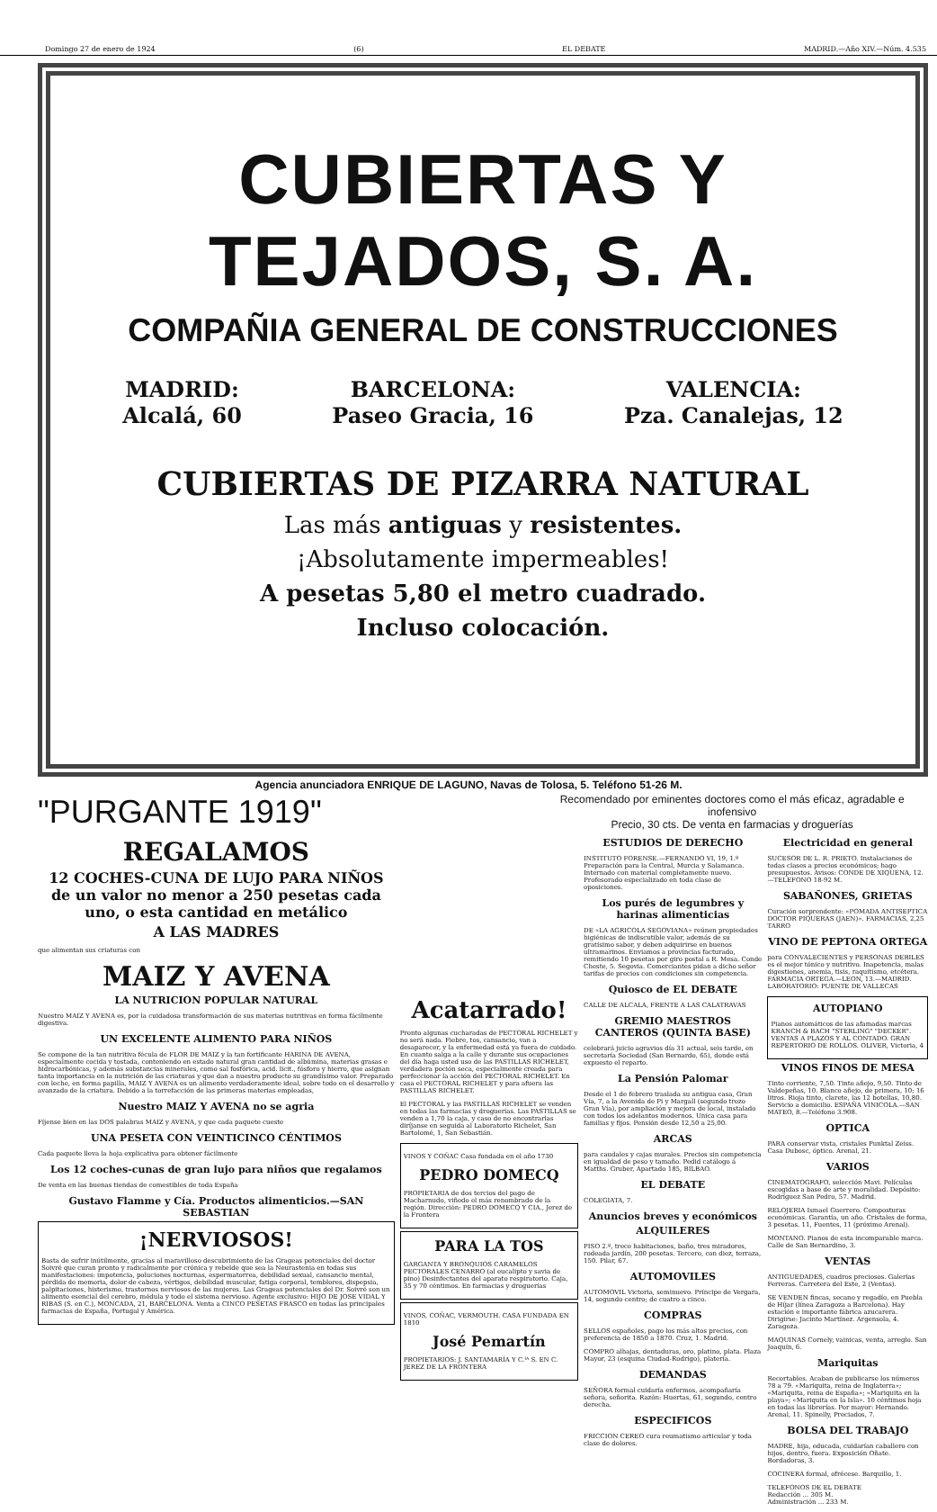Domingo 27 de enero de 1924 (6) EL DEBATE MADRID.—Año XIV.—Núm. 4.535
CUBIERTAS Y TEJADOS, S. A.
COMPAÑIA GENERAL DE CONSTRUCCIONES
MADRID:
Alcalá, 60
BARCELONA:
Paseo Gracia, 16
VALENCIA:
Pza. Canalejas, 12
CUBIERTAS DE PIZARRA NATURAL
Las más antiguas y resistentes.
¡Absolutamente impermeables!
A pesetas 5,80 el metro cuadrado.
Incluso colocación.
Agencia anunciadora ENRIQUE DE LAGUNO, Navas de Tolosa, 5. Teléfono 51-26 M.
"PURGANTE 1919"
Recomendado por eminentes doctores como el más eficaz, agradable e inofensivo
Precio, 30 cts. De venta en farmacias y droguerías
REGALAMOS
12 COCHES-CUNA DE LUJO PARA NIÑOS de un valor no menor a 250 pesetas cada uno, o esta cantidad en metálico
A LAS MADRES
que alimentan sus criaturas con
MAIZ Y AVENA
LA NUTRICION POPULAR NATURAL
Nuestro MAIZ Y AVENA es, por la cuidadosa transformación de sus materias nutritivas en forma fácilmente digestiva.
UN EXCELENTE ALIMENTO PARA NIÑOS
Se compone de la tan nutritiva fécula de FLOR DE MAIZ y la tan fortificante HARINA DE AVENA, especialmente cocida y tostada, conteniendo en estado natural gran cantidad de albúmina, materias grasas e hidrocarbónicas, y además substancias minerales, como sal fosfórica, acid. licit., fósforo y hierro, que asignan tanta importancia en la nutrición de las criaturas y que dan a nuestro producto su grandísimo valor. Preparado con leche, en forma papilla, MAIZ Y AVENA es un alimento verdaderamente ideal, sobre todo en el desarrollo y avanzado de la criatura. Debido a la torrefacción de las primeras materias empleadas,
Nuestro MAIZ Y AVENA no se agria
Fíjense bien en las DOS palabras MAIZ y AVENA, y que cada paquete cueste
UNA PESETA CON VEINTICINCO CÉNTIMOS
Cada paquete lleva la hoja explicativa para obtener fácilmente
Los 12 coches-cunas de gran lujo para niños que regalamos
De venta en las buenas tiendas de comestibles de toda España
Gustavo Flamme y Cía. Productos alimenticios.—SAN SEBASTIAN
¡NERVIOSOS!
Basta de sufrir inútilmente, gracias al maravilloso descubrimiento de las Grageas potenciales del doctor Soivré que curan pronto y radicalmente por crónica y rebelde que sea la Neurastenia en todas sus manifestaciones: impotencia, poluciones nocturnas, espermatorrea, debilidad sexual, cansancio mental, pérdida de memoria, dolor de cabeza, vértigos, debilidad muscular, fatiga corporal, temblores, dispepsia, palpitaciones, histerismo, trastornos nerviosos de las mujeres. Las Grageas potenciales del Dr. Soivré son un alimento esencial del cerebro, médula y todo el sistema nervioso. Agente exclusivo: HIJO DE JOSE VIDAL Y RIBAS (S. en C.), MONCADA, 21, BARCELONA. Venta a CINCO PESETAS FRASCO en todas las principales farmacias de España, Portugal y América.
Acatarrado!
Pronto algunas cucharadas de PECTORAL RICHELET y no será nada. Fiebre, tos, cansancio, van a desaparecer, y la enfermedad está ya fuera de cuidado. En cuanto salga a la calle y durante sus ocupaciones del día haga usted uso de las PASTILLAS RICHELET, verdadera poción seca, especialmente creada para perfeccionar la acción del PECTORAL RICHELET. En casa el PECTORAL RICHELET y para afuera las PASTILLAS RICHELET.
El PECTORAL y las PASTILLAS RICHELET se venden en todas las farmacias y droguerías. Las PASTILLAS se venden a 1,70 la caja, y caso de no encontrarlas diríjanse en seguida al Laboratorio Richelet, San Bartolomé, 1, San Sebastián.
VINOS Y COÑAC Casa fundada en el año 1730
PEDRO DOMECQ
PROPIETARIA de dos tercios del pago de Macharnudo, viñedo el más renombrado de la región. Dirección: PEDRO DOMECQ Y CIA., Jerez de la Frontera
PARA LA TOS
GARGANTA Y BRONQUIOS CARAMELOS PECTORALES CENARRO (al eucalipto y savia de pino) Desinfectantes del aparato respiratorio. Caja, 35 y 70 céntimos. En farmacias y droguerías
VINOS, COÑAC, VERMOUTH. CASA FUNDADA EN 1810
José Pemartín
PROPIETARIOS: J. SANTAMARÍA Y C.ᴵᴬ S. EN C. JEREZ DE LA FRONTERA
ESTUDIOS DE DERECHO
INSTITUTO FORENSE.—FERNANDO VI, 19, 1.º Preparación para la Central, Murcia y Salamanca. Internado con material completamente nuevo. Profesorado especializado en toda clase de oposiciones.
Los purés de legumbres y harinas alimenticias
DE «LA AGRICOLA SEGOVIANA» reúnen propiedades higiénicas de indiscutible valor, además de su gratísimo sabor, y deben adquirirse en buenos ultramarinos. Enviamos a provincias facturado, remitiendo 10 pesetas por giro postal a R. Mesa. Conde Cheste, 5. Segovia. Comerciantes pidan a dicho señor tarifas de precios con condiciones sin competencia.
Quiosco de EL DEBATE
CALLE DE ALCALA, FRENTE A LAS CALATRAVAS
GREMIO MAESTROS CANTEROS (QUINTA BASE)
celebrará juicio agravios día 31 actual, seis tarde, en secretaría Sociedad (San Bernardo, 65), donde está expuesto el reparto.
La Pensión Palomar
Desde el 1 de febrero traslada su antigua casa, Gran Vía, 7, a la Avenida de Pi y Margall (segundo trozo Gran Vía), por ampliación y mejora de local, instalado con todos los adelantos modernos. Unica casa para familias y fijos. Pensión desde 12,50 a 25,00.
ARCAS
para caudales y cajas murales. Precios sin competencia en igualdad de peso y tamaño. Pedid catálogo á Matths. Gruber, Apartado 185, BILBAO.
EL DEBATE
COLEGIATA, 7.
Anuncios breves y económicos
ALQUILERES
PISO 2.º, trece habitaciones, baño, tres miradores, rodeada jardín, 200 pesetas. Tercero, con diez, terraza, 150. Pilar, 67.
AUTOMOVILES
AUTOMOVIL Victoria, seminuevo. Príncipe de Vergara, 14, segundo centro; de cuatro a cinco.
COMPRAS
SELLOS españoles, pago los más altos precios, con preferencia de 1850 a 1870. Cruz, 1. Madrid.
COMPRO alhajas, dentaduras, oro, platino, plata. Plaza Mayor, 23 (esquina Ciudad-Rodrigo), platería.
DEMANDAS
SEÑORA formal cuidaría enfermos, acompañaría señora, señorita. Razón: Huertas, 61, segundo, centro derecha.
ESPECIFICOS
FRICCION CEREO cura reumatismo articular y toda clase de dolores.
Electricidad en general
SUCESOR DE L. R. PRIETO. Instalaciones de todas clases a precios económicos; hago presupuestos. Avisos: CONDE DE XIQUENA, 12.—TELEFONO 18-92 M.
SABAÑONES, GRIETAS
Curación sorprendente: «POMADA ANTISEPTICA DOCTOR PIQUERAS (JAEN)». FARMACIAS, 2,25 TARRO
VINO DE PEPTONA ORTEGA
para CONVALECIENTES y PERSONAS DEBILES es el mejor tónico y nutritivo. Inapetencia, malas digestiones, anemia, tisis, raquitismo, etcétera. FARMACIA ORTEGA.—LEON, 13.—MADRID. LABORATORIO: PUENTE DE VALLECAS
AUTOPIANO
Pianos automáticos de las afamadas marcas KRANCH & BACH "STERLING" "DECKER". VENTAS A PLAZOS Y AL CONTADO. GRAN REPERTORIO DE ROLLOS. OLIVER, Victoria, 4
VINOS FINOS DE MESA
Tinto corriente, 7,50. Tinto añejo, 9,50. Tinto de Valdepeñas, 10. Blanco añejo, de primera, 10; 16 litros. Rioja tinto, clarete, las 12 botellas, 10,80. Servicio a domicilio. ESPAÑA VINICOLA.—SAN MATEO, 8.—Teléfono 3.908.
OPTICA
PARA conservar vista, cristales Punktal Zeiss. Casa Dubosc, óptico. Arenal, 21.
VARIOS
CINEMATOGRAFO, selección Mavi. Películas escogidas a base de arte y moralidad. Depósito: Rodríguez San Pedro, 57. Madrid.
RELOJERIA Ismael Guerrero. Composturas económicas. Garantía, un año. Cristales de forma, 3 pesetas. 11, Fuentes, 11 (próximo Arenal).
MONTANO. Pianos de esta incomparable marca. Calle de San Bernardino, 3.
VENTAS
ANTIGUEDADES, cuadros preciosos. Galerías Ferreras. Carretera del Este, 2 (Ventas).
SE VENDEN fincas, secano y regadío, en Puebla de Híjar (línea Zaragoza a Barcelona). Hay estación e importante fábrica azucarera. Dirigirse: Jacinto Martínez. Argensola, 4. Zaragoza.
MAQUINAS Cornely, vainicas, venta, arreglo. San Joaquín, 6.
Mariquitas
Recortables. Acaban de publicarse los números 78 a 79. «Mariquita, reina de Inglaterra»; «Mariquita, reina de España»; «Mariquita en la playa»; «Mariquita en la Isla». 10 céntimos hoja en todas las librerías. Por mayor: Hernando. Arenal, 11. Spinelly, Preciados, 7.
BOLSA DEL TRABAJO
MADRE, hija, educada, cuidarían caballero con hijos, dentro, fuera. Exposición Oñate. Bordadoras, 3.
COCINERA formal, ofrécese. Barquillo, 1.
TELEFONOS DE EL DEBATE
Redacción ... 305 M.
Administración ... 233 M.